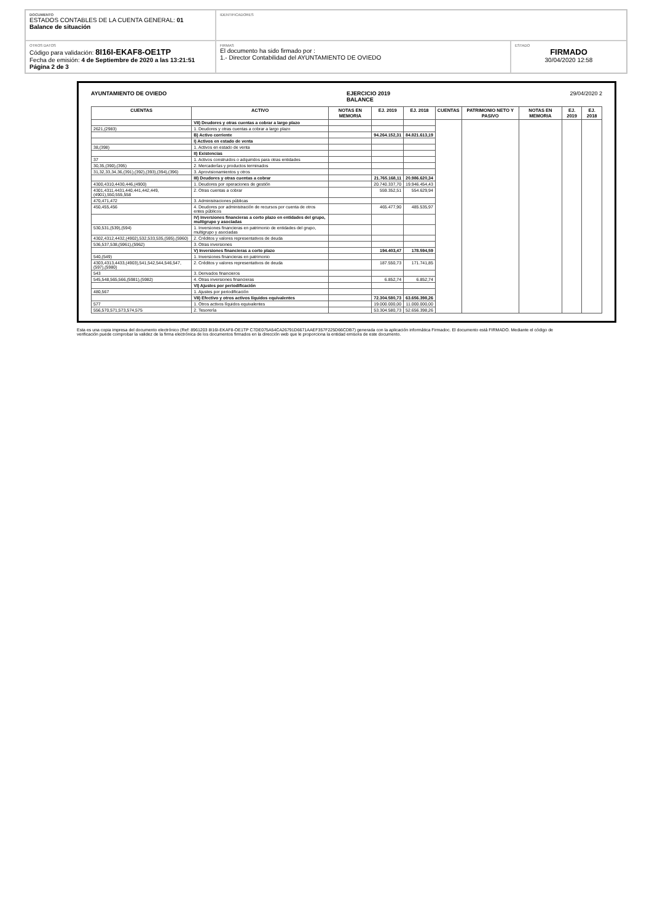DOCUMENTO
ESTADOS CONTABLES DE LA CUENTA GENERAL: 01
Balance de situación
IDENTIFICADORES
OTROS DATOS
Código para validación: 8I16I-EKAF8-OE1TP
Fecha de emisión: 4 de Septiembre de 2020 a las 13:21:51
Página 2 de 3
FIRMAS
El documento ha sido firmado por :
1.- Director Contabilidad del AYUNTAMIENTO DE OVIEDO
ESTADO
FIRMADO
30/04/2020 12:58
AYUNTAMIENTO DE OVIEDO EJERCICIO 2019
BALANCE 29/04/2020 2
| CUENTAS | ACTIVO | NOTAS EN MEMORIA | EJ. 2019 | EJ. 2018 | CUENTAS | PATRIMONIO NETO Y PASIVO | NOTAS EN MEMORIA | EJ. 2019 | EJ. 2018 |
| --- | --- | --- | --- | --- | --- | --- | --- | --- | --- |
| | VII) Deudores y otras cuentas a cobrar a largo plazo | | | | | | | | |
| 2621,(2983) | 1. Deudores y otras cuentas a cobrar a largo plazo | | | | | | | | |
| | B) Activo corriente | | 94.264.152,31 | 84.821.613,19 | | | | | |
| | I) Activos en estado de venta | | | | | | | | |
| 38,(398) | 1. Activos en estado de venta | | | | | | | | |
| | II) Existencias | | | | | | | | |
| 37 | 1. Activos construidos o adquiridos para otras entidades | | | | | | | | |
| 30,35,(390),(395) | 2. Mercaderías y productos terminados | | | | | | | | |
| 31,32,33,34,36,(391),(392),(393),(394),(396) | 3. Aprovisionamientos y otros | | | | | | | | |
| | III) Deudores y otras cuentas a cobrar | | 21.765.168,11 | 20.986.620,34 | | | | | |
| 4300,4310,4430,446,(4900) | 1. Deudores por operaciones de gestión | | 20.740.337,70 | 19.946.454,43 | | | | | |
| 4301,4311,4431,440,441,442,449,(4901),550,555,558 | 2. Otras cuentas a cobrar | | 559.352,51 | 554.629,94 | | | | | |
| 470,471,472 | 3. Administraciones públicas | | | | | | | | |
| 450,455,456 | 4. Deudores por administración de recursos por cuenta de otros entes públicos | | 465.477,90 | 485.535,97 | | | | | |
| | IV) Inversiones financieras a corto plazo en entidades del grupo, multigrupo y asociadas | | | | | | | | |
| 530,531,(539),(594) | 1. Inversiones financieras en patrimonio de entidades del grupo, multigrupo y asociadas | | | | | | | | |
| 4302,4312,4432,(4902),532,533,535,(595),(5960) | 2. Créditos y valores representativos de deuda | | | | | | | | |
| 536,537,538,(5961),(5962) | 3. Otras inversiones | | | | | | | | |
| | V) Inversiones financieras a corto plazo | | 194.403,47 | 178.594,59 | | | | | |
| 540,(549) | 1. Inversiones financieras en patrimonio | | | | | | | | |
| 4303,4313,4433,(4903),541,542,544,546,547,(597),(5980) | 2. Créditos y valores representativos de deuda | | 187.550,73 | 171.741,85 | | | | | |
| 543 | 3. Derivados financieros | | | | | | | | |
| 545,548,565,566,(5981),(5982) | 4. Otras inversiones financieras | | 6.852,74 | 6.852,74 | | | | | |
| | VI) Ajustes por periodificación | | | | | | | | |
| 480,567 | 1. Ajustes por periodificación | | | | | | | | |
| | VII) Efectivo y otros activos líquidos equivalentes | | 72.304.580,73 | 63.656.398,26 | | | | | |
| 577 | 1. Otros activos líquidos equivalentes | | 19.000.000,00 | 11.000.000,00 | | | | | |
| 556,570,571,573,574,575 | 2. Tesorería | | 53.304.580,73 | 52.656.398,26 | | | | | |
Esta es una copia impresa del documento electrónico (Ref: 8961203 8I16I-EKAF8-OE1TP C7DE075A54CA26791D6671AAEF357F225D66CDB7) generada con la aplicación informática Firmadoc. El documento está FIRMADO. Mediante el código de verificación puede comprobar la validez de la firma electrónica de los documentos firmados en la dirección web que le proporciona la entidad emisora de este documento.